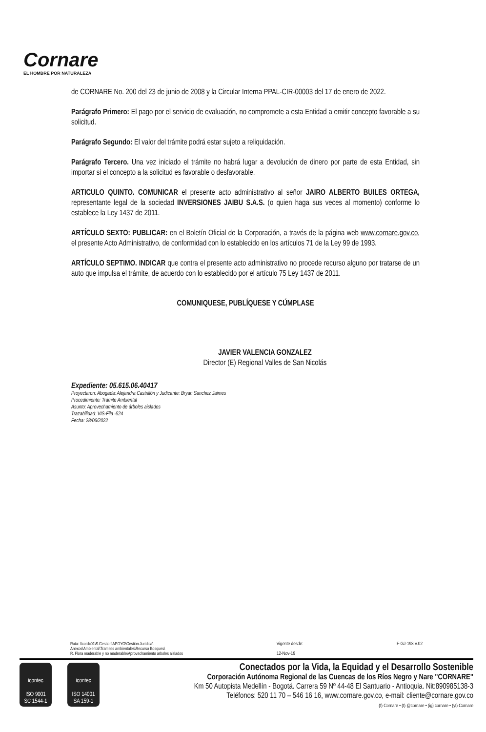Cornare
EL HOMBRE POR NATURALEZA
de CORNARE No. 200 del 23 de junio de 2008 y la Circular Interna PPAL-CIR-00003 del 17 de enero de 2022.
Parágrafo Primero: El pago por el servicio de evaluación, no compromete a esta Entidad a emitir concepto favorable a su solicitud.
Parágrafo Segundo: El valor del trámite podrá estar sujeto a reliquidación.
Parágrafo Tercero. Una vez iniciado el trámite no habrá lugar a devolución de dinero por parte de esta Entidad, sin importar si el concepto a la solicitud es favorable o desfavorable.
ARTICULO QUINTO. COMUNICAR el presente acto administrativo al señor JAIRO ALBERTO BUILES ORTEGA, representante legal de la sociedad INVERSIONES JAIBU S.A.S. (o quien haga sus veces al momento) conforme lo establece la Ley 1437 de 2011.
ARTÍCULO SEXTO: PUBLICAR: en el Boletín Oficial de la Corporación, a través de la página web www.cornare.gov.co, el presente Acto Administrativo, de conformidad con lo establecido en los artículos 71 de la Ley 99 de 1993.
ARTÍCULO SEPTIMO. INDICAR que contra el presente acto administrativo no procede recurso alguno por tratarse de un auto que impulsa el trámite, de acuerdo con lo establecido por el artículo 75 Ley 1437 de 2011.
COMUNIQUESE, PUBLÍQUESE Y CÚMPLASE
JAVIER VALENCIA GONZALEZ
Director (E) Regional Valles de San Nicolás
Expediente: 05.615.06.40417
Proyectaron: Abogada: Alejandra Castrillón y Judicante: Bryan Sanchez Jaimes
Procedimiento: Trámite Ambiental
Asunto: Aprovechamiento de árboles aislados
Trazabilidad: VIS-Fila -524
Fecha: 28/06/2022
Ruta: \\cordc01\S.Gestion\APOYO\Gestión Jurídica\
Anexos\Ambiental\Tramites ambientales\Recurso Bosques\
R. Flora maderable y no maderable\Aprovechamiento arboles aislados
Vigente desde:
12-Nov-19
F-GJ-193 V.02
icontec
ISO 9001
SC 1544-1
icontec
ISO 14001
SA 159-1
Conectados por la Vida, la Equidad y el Desarrollo Sostenible
Corporación Autónoma Regional de las Cuencas de los Ríos Negro y Nare "CORNARE"
Km 50 Autopista Medellín - Bogotá. Carrera 59 Nº 44-48 El Santuario - Antioquia. Nit:890985138-3
Teléfonos: 520 11 70 – 546 16 16, www.cornare.gov.co, e-mail: cliente@cornare.gov.co
(f) Cornare • (t) @cornare • (ig) cornare • (yt) Cornare